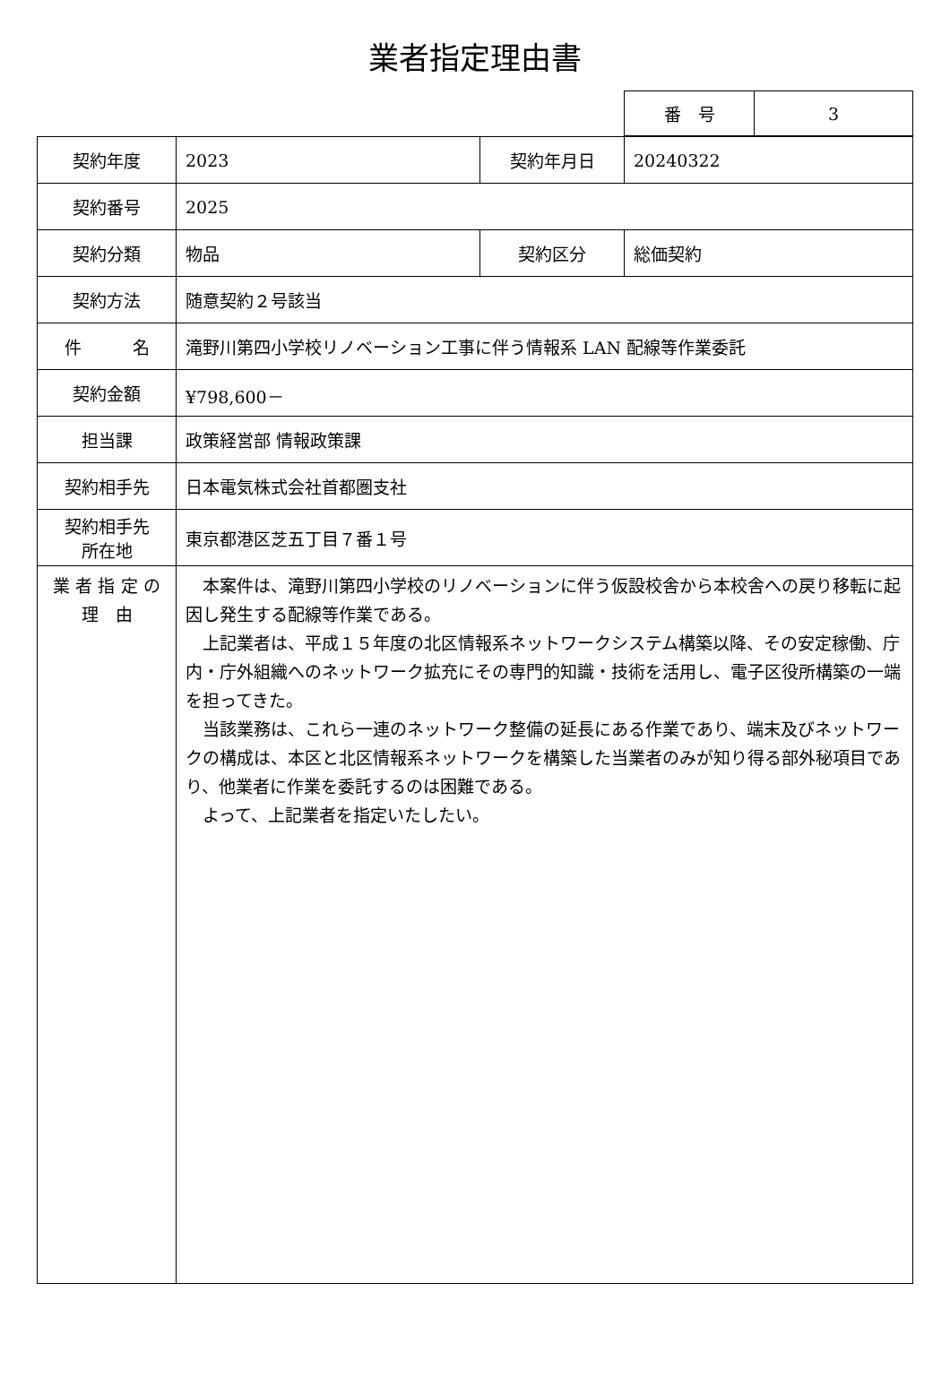業者指定理由書
| 番 号 | 3 |
| 契約年度 | 2023 | 契約年月日 | 20240322 |
| 契約番号 | 2025 | | |
| 契約分類 | 物品 | 契約区分 | 総価契約 |
| 契約方法 | 随意契約２号該当 | | |
| 件 名 | 滝野川第四小学校リノベーション工事に伴う情報系 LAN 配線等作業委託 | | |
| 契約金額 | ¥798,600－ | | |
| 担当課 | 政策経営部 情報政策課 | | |
| 契約相手先 | 日本電気株式会社首都圏支社 | | |
| 契約相手先 所在地 | 東京都港区芝五丁目７番１号 | | |
| 業 者 指 定 の 理 由 | 本案件は、滝野川第四小学校のリノベーションに伴う仮設校舎から本校舎への戻り移転に起因し発生する配線等作業である。 上記業者は、平成１５年度の北区情報系ネットワークシステム構築以降、その安定稼働、庁内・庁外組織へのネットワーク拡充にその専門的知識・技術を活用し、電子区役所構築の一端を担ってきた。 当該業務は、これら一連のネットワーク整備の延長にある作業であり、端末及びネットワークの構成は、本区と北区情報系ネットワークを構築した当業者のみが知り得る部外秘項目であり、他業者に作業を委託するのは困難である。 よって、上記業者を指定いたしたい。 | | |